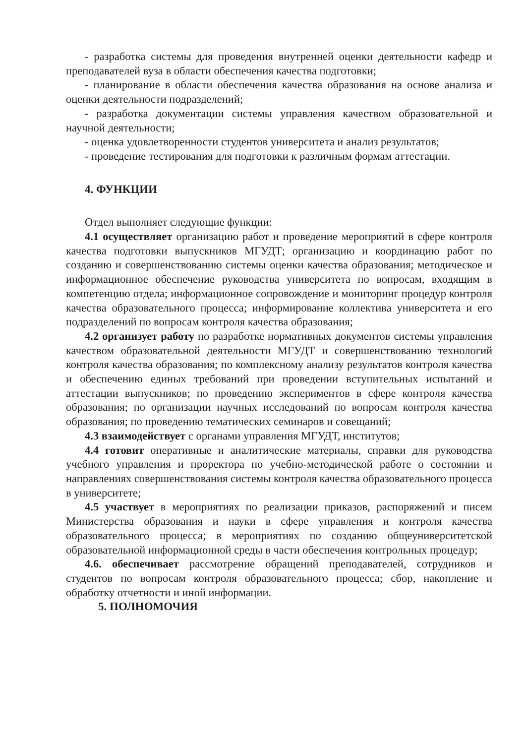- разработка системы для проведения внутренней оценки деятельности кафедр и преподавателей вуза в области обеспечения качества подготовки;
- планирование в области обеспечения качества образования на основе анализа и оценки деятельности подразделений;
- разработка документации системы управления качеством образовательной и научной деятельности;
- оценка удовлетворенности студентов университета и анализ результатов;
- проведение тестирования для подготовки к различным формам аттестации.
4. ФУНКЦИИ
Отдел выполняет следующие функции:
4.1 осуществляет организацию работ и проведение мероприятий в сфере контроля качества подготовки выпускников МГУДТ; организацию и координацию работ по созданию и совершенствованию системы оценки качества образования; методическое и информационное обеспечение руководства университета по вопросам, входящим в компетенцию отдела; информационное сопровождение и мониторинг процедур контроля качества образовательного процесса; информирование коллектива университета и его подразделений по вопросам контроля качества образования;
4.2 организует работу по разработке нормативных документов системы управления качеством образовательной деятельности МГУДТ и совершенствованию технологий контроля качества образования; по комплексному анализу результатов контроля качества и обеспечению единых требований при проведении вступительных испытаний и аттестации выпускников; по проведению экспериментов в сфере контроля качества образования; по организации научных исследований по вопросам контроля качества образования; по проведению тематических семинаров и совещаний;
4.3 взаимодействует с органами управления МГУДТ, институтов;
4.4 готовит оперативные и аналитические материалы, справки для руководства учебного управления и проректора по учебно-методической работе о состоянии и направлениях совершенствования системы контроля качества образовательного процесса в университете;
4.5 участвует в мероприятиях по реализации приказов, распоряжений и писем Министерства образования и науки в сфере управления и контроля качества образовательного процесса; в мероприятиях по созданию общеуниверситетской образовательной информационной среды в части обеспечения контрольных процедур;
4.6. обеспечивает рассмотрение обращений преподавателей, сотрудников и студентов по вопросам контроля образовательного процесса; сбор, накопление и обработку отчетности и иной информации.
5. ПОЛНОМОЧИЯ